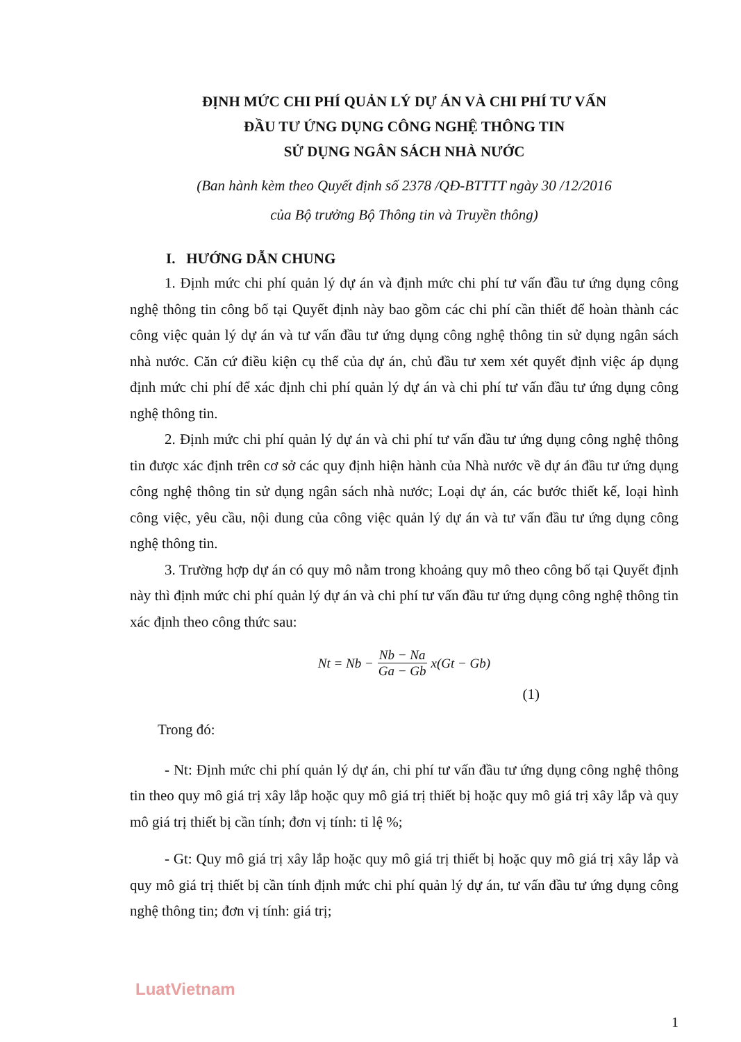ĐỊNH MỨC CHI PHÍ QUẢN LÝ DỰ ÁN VÀ CHI PHÍ TƯ VẤN
ĐẦU TƯ ỨNG DỤNG CÔNG NGHỆ THÔNG TIN
SỬ DỤNG NGÂN SÁCH NHÀ NƯỚC
(Ban hành kèm theo Quyết định số 2378 /QĐ-BTTTT ngày 30 /12/2016
của Bộ trưởng Bộ Thông tin và Truyền thông)
I. HƯỚNG DẪN CHUNG
1. Định mức chi phí quản lý dự án và định mức chi phí tư vấn đầu tư ứng dụng công nghệ thông tin công bố tại Quyết định này bao gồm các chi phí cần thiết để hoàn thành các công việc quản lý dự án và tư vấn đầu tư ứng dụng công nghệ thông tin sử dụng ngân sách nhà nước. Căn cứ điều kiện cụ thể của dự án, chủ đầu tư xem xét quyết định việc áp dụng định mức chi phí để xác định chi phí quản lý dự án và chi phí tư vấn đầu tư ứng dụng công nghệ thông tin.
2. Định mức chi phí quản lý dự án và chi phí tư vấn đầu tư ứng dụng công nghệ thông tin được xác định trên cơ sở các quy định hiện hành của Nhà nước về dự án đầu tư ứng dụng công nghệ thông tin sử dụng ngân sách nhà nước; Loại dự án, các bước thiết kế, loại hình công việc, yêu cầu, nội dung của công việc quản lý dự án và tư vấn đầu tư ứng dụng công nghệ thông tin.
3. Trường hợp dự án có quy mô nằm trong khoảng quy mô theo công bố tại Quyết định này thì định mức chi phí quản lý dự án và chi phí tư vấn đầu tư ứng dụng công nghệ thông tin xác định theo công thức sau:
Nt = Nb − Nb − Na Ga − Gb x(Gt − Gb)
(1)
Trong đó:
- Nt: Định mức chi phí quản lý dự án, chi phí tư vấn đầu tư ứng dụng công nghệ thông tin theo quy mô giá trị xây lắp hoặc quy mô giá trị thiết bị hoặc quy mô giá trị xây lắp và quy mô giá trị thiết bị cần tính; đơn vị tính: tỉ lệ %;
- Gt: Quy mô giá trị xây lắp hoặc quy mô giá trị thiết bị hoặc quy mô giá trị xây lắp và quy mô giá trị thiết bị cần tính định mức chi phí quản lý dự án, tư vấn đầu tư ứng dụng công nghệ thông tin; đơn vị tính: giá trị;
LuatVietnam
1